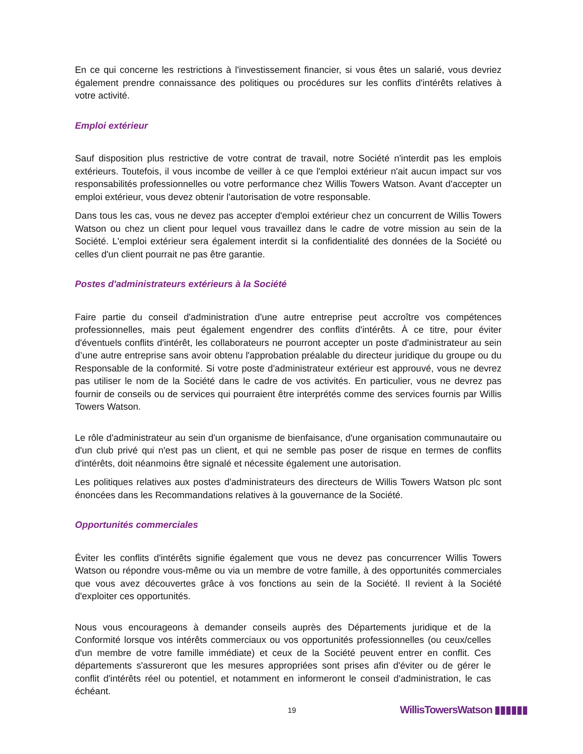En ce qui concerne les restrictions à l'investissement financier, si vous êtes un salarié, vous devriez également prendre connaissance des politiques ou procédures sur les conflits d'intérêts relatives à votre activité.
Emploi extérieur
Sauf disposition plus restrictive de votre contrat de travail, notre Société n'interdit pas les emplois extérieurs. Toutefois, il vous incombe de veiller à ce que l'emploi extérieur n'ait aucun impact sur vos responsabilités professionnelles ou votre performance chez Willis Towers Watson. Avant d'accepter un emploi extérieur, vous devez obtenir l'autorisation de votre responsable.
Dans tous les cas, vous ne devez pas accepter d'emploi extérieur chez un concurrent de Willis Towers Watson ou chez un client pour lequel vous travaillez dans le cadre de votre mission au sein de la Société. L'emploi extérieur sera également interdit si la confidentialité des données de la Société ou celles d'un client pourrait ne pas être garantie.
Postes d'administrateurs extérieurs à la Société
Faire partie du conseil d'administration d'une autre entreprise peut accroître vos compétences professionnelles, mais peut également engendrer des conflits d'intérêts. À ce titre, pour éviter d'éventuels conflits d'intérêt, les collaborateurs ne pourront accepter un poste d'administrateur au sein d’une autre entreprise sans avoir obtenu l'approbation préalable du directeur juridique du groupe ou du Responsable de la conformité. Si votre poste d'administrateur extérieur est approuvé, vous ne devrez pas utiliser le nom de la Société dans le cadre de vos activités. En particulier, vous ne devrez pas fournir de conseils ou de services qui pourraient être interprétés comme des services fournis par Willis Towers Watson.
Le rôle d'administrateur au sein d'un organisme de bienfaisance, d'une organisation communautaire ou d'un club privé qui n'est pas un client, et qui ne semble pas poser de risque en termes de conflits d'intérêts, doit néanmoins être signalé et nécessite également une autorisation.
Les politiques relatives aux postes d'administrateurs des directeurs de Willis Towers Watson plc sont énoncées dans les Recommandations relatives à la gouvernance de la Société.
Opportunités commerciales
Éviter les conflits d'intérêts signifie également que vous ne devez pas concurrencer Willis Towers Watson ou répondre vous-même ou via un membre de votre famille, à des opportunités commerciales que vous avez découvertes grâce à vos fonctions au sein de la Société. Il revient à la Société d'exploiter ces opportunités.
Nous vous encourageons à demander conseils auprès des Départements juridique et de la Conformité lorsque vos intérêts commerciaux ou vos opportunités professionnelles (ou ceux/celles d'un membre de votre famille immédiate) et ceux de la Société peuvent entrer en conflit. Ces départements s'assureront que les mesures appropriées sont prises afin d'éviter ou de gérer le conflit d'intérêts réel ou potentiel, et notamment en informeront le conseil d'administration, le cas échéant.
19 WillisTowersWatson ▮▮▮▮▮▮